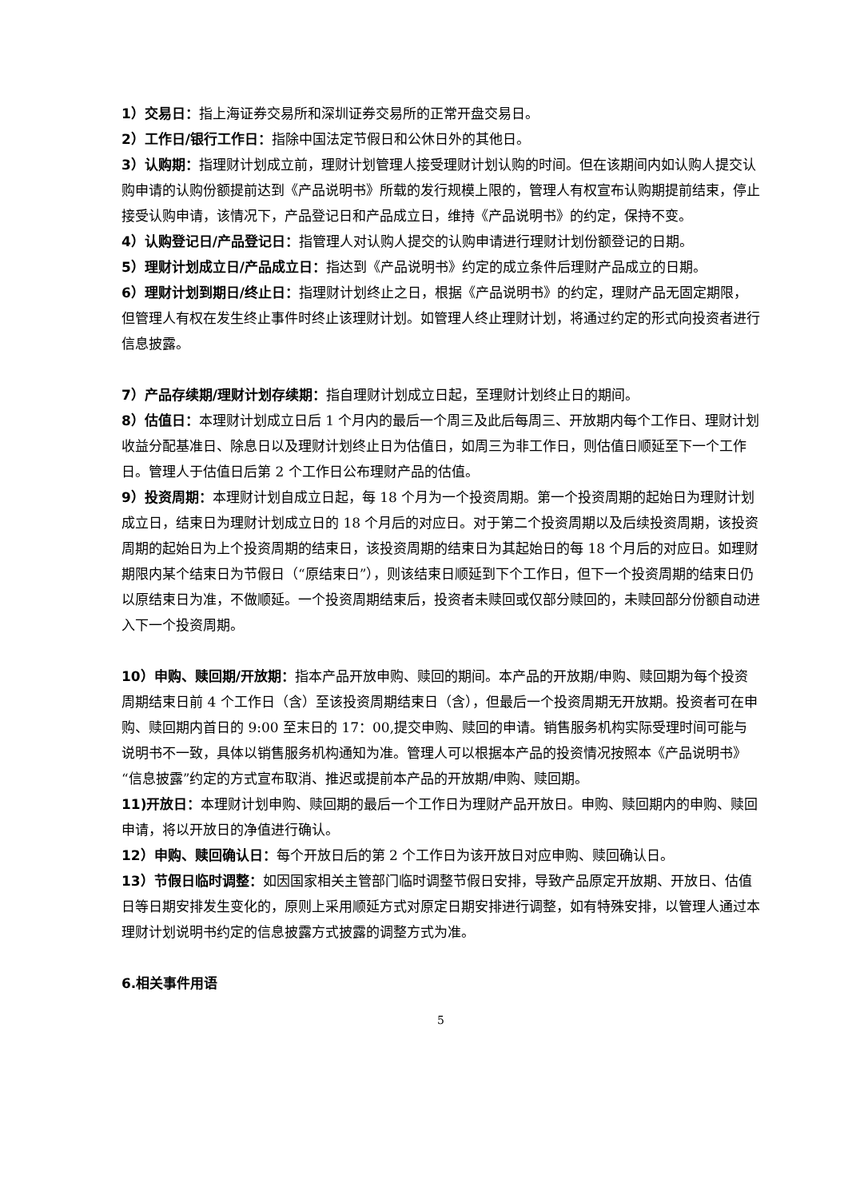1）交易日：指上海证券交易所和深圳证券交易所的正常开盘交易日。
2）工作日/银行工作日：指除中国法定节假日和公休日外的其他日。
3）认购期：指理财计划成立前，理财计划管理人接受理财计划认购的时间。但在该期间内如认购人提交认购申请的认购份额提前达到《产品说明书》所载的发行规模上限的，管理人有权宣布认购期提前结束，停止接受认购申请，该情况下，产品登记日和产品成立日，维持《产品说明书》的约定，保持不变。
4）认购登记日/产品登记日：指管理人对认购人提交的认购申请进行理财计划份额登记的日期。
5）理财计划成立日/产品成立日：指达到《产品说明书》约定的成立条件后理财产品成立的日期。
6）理财计划到期日/终止日：指理财计划终止之日，根据《产品说明书》的约定，理财产品无固定期限，但管理人有权在发生终止事件时终止该理财计划。如管理人终止理财计划，将通过约定的形式向投资者进行信息披露。
7）产品存续期/理财计划存续期：指自理财计划成立日起，至理财计划终止日的期间。
8）估值日：本理财计划成立日后 1 个月内的最后一个周三及此后每周三、开放期内每个工作日、理财计划收益分配基准日、除息日以及理财计划终止日为估值日，如周三为非工作日，则估值日顺延至下一个工作日。管理人于估值日后第 2 个工作日公布理财产品的估值。
9）投资周期：本理财计划自成立日起，每 18 个月为一个投资周期。第一个投资周期的起始日为理财计划成立日，结束日为理财计划成立日的 18 个月后的对应日。对于第二个投资周期以及后续投资周期，该投资周期的起始日为上个投资周期的结束日，该投资周期的结束日为其起始日的每 18 个月后的对应日。如理财期限内某个结束日为节假日（“原结束日”），则该结束日顺延到下个工作日，但下一个投资周期的结束日仍以原结束日为准，不做顺延。一个投资周期结束后，投资者未赎回或仅部分赎回的，未赎回部分份额自动进入下一个投资周期。
10）申购、赎回期/开放期：指本产品开放申购、赎回的期间。本产品的开放期/申购、赎回期为每个投资周期结束日前 4 个工作日（含）至该投资周期结束日（含），但最后一个投资周期无开放期。投资者可在申购、赎回期内首日的 9:00 至末日的 17：00,提交申购、赎回的申请。销售服务机构实际受理时间可能与说明书不一致，具体以销售服务机构通知为准。管理人可以根据本产品的投资情况按照本《产品说明书》“信息披露”约定的方式宣布取消、推迟或提前本产品的开放期/申购、赎回期。
11)开放日：本理财计划申购、赎回期的最后一个工作日为理财产品开放日。申购、赎回期内的申购、赎回申请，将以开放日的净值进行确认。
12）申购、赎回确认日：每个开放日后的第 2 个工作日为该开放日对应申购、赎回确认日。
13）节假日临时调整：如因国家相关主管部门临时调整节假日安排，导致产品原定开放期、开放日、估值日等日期安排发生变化的，原则上采用顺延方式对原定日期安排进行调整，如有特殊安排，以管理人通过本理财计划说明书约定的信息披露方式披露的调整方式为准。
6.相关事件用语
5